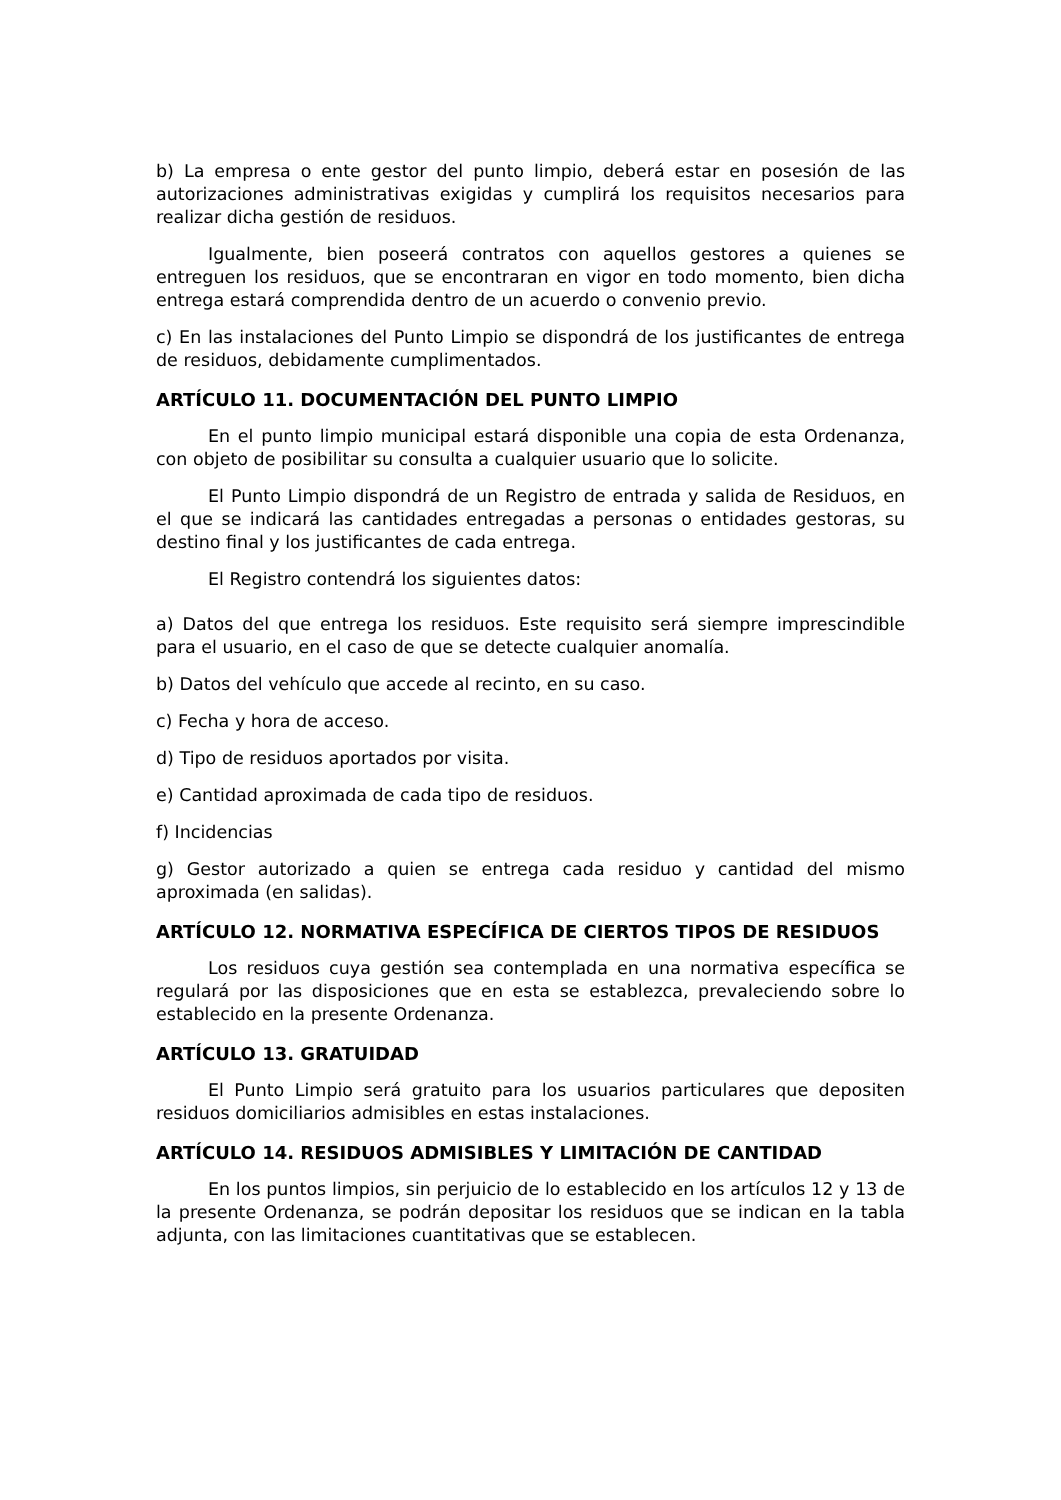b) La empresa o ente gestor del punto limpio, deberá estar en posesión de las autorizaciones administrativas exigidas y cumplirá los requisitos necesarios para realizar dicha gestión de residuos.
Igualmente, bien poseerá contratos con aquellos gestores a quienes se entreguen los residuos, que se encontraran en vigor en todo momento, bien dicha entrega estará comprendida dentro de un acuerdo o convenio previo.
c) En las instalaciones del Punto Limpio se dispondrá de los justificantes de entrega de residuos, debidamente cumplimentados.
ARTÍCULO 11. DOCUMENTACIÓN DEL PUNTO LIMPIO
En el punto limpio municipal estará disponible una copia de esta Ordenanza, con objeto de posibilitar su consulta a cualquier usuario que lo solicite.
El Punto Limpio dispondrá de un Registro de entrada y salida de Residuos, en el que se indicará las cantidades entregadas a personas o entidades gestoras, su destino final y los justificantes de cada entrega.
El Registro contendrá los siguientes datos:
a) Datos del que entrega los residuos. Este requisito será siempre imprescindible para el usuario, en el caso de que se detecte cualquier anomalía.
b) Datos del vehículo que accede al recinto, en su caso.
c) Fecha y hora de acceso.
d) Tipo de residuos aportados por visita.
e) Cantidad aproximada de cada tipo de residuos.
f) Incidencias
g) Gestor autorizado a quien se entrega cada residuo y cantidad del mismo aproximada (en salidas).
ARTÍCULO 12. NORMATIVA ESPECÍFICA DE CIERTOS TIPOS DE RESIDUOS
Los residuos cuya gestión sea contemplada en una normativa específica se regulará por las disposiciones que en esta se establezca, prevaleciendo sobre lo establecido en la presente Ordenanza.
ARTÍCULO 13. GRATUIDAD
El Punto Limpio será gratuito para los usuarios particulares que depositen residuos domiciliarios admisibles en estas instalaciones.
ARTÍCULO 14. RESIDUOS ADMISIBLES Y LIMITACIÓN DE CANTIDAD
En los puntos limpios, sin perjuicio de lo establecido en los artículos 12 y 13 de la presente Ordenanza, se podrán depositar los residuos que se indican en la tabla adjunta, con las limitaciones cuantitativas que se establecen.